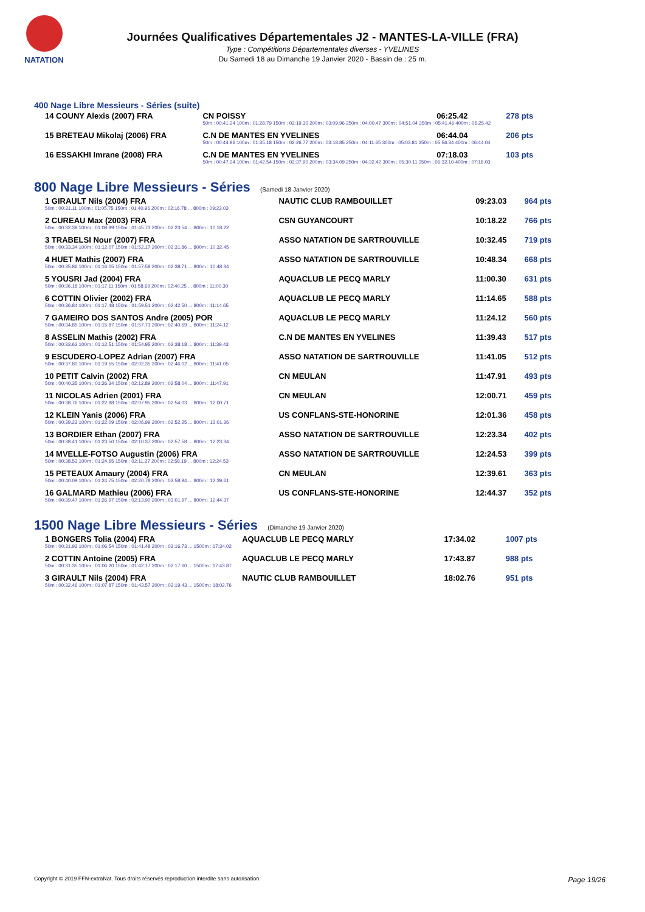NATATION
Journées Qualificatives Départementales J2 - MANTES-LA-VILLE (FRA)
Type : Compétitions Départementales diverses - YVELINES
Du Samedi 18 au Dimanche 19 Janvier 2020 - Bassin de : 25 m.
400 Nage Libre Messieurs - Séries (suite)
| 14 COUNY Alexis (2007) FRA | CN POISSY | 06:25.42 | 278 pts |
| | 50m : 00:41.24 100m : 01:28.79 150m : 02:19.30 200m : 03:09.96 250m : 04:00.47 300m : 04:51.04 350m : 05:41.46 400m : 06:25.42 | | |
| 15 BRETEAU Mikolaj (2006) FRA | C.N DE MANTES EN YVELINES | 06:44.04 | 206 pts |
| | 50m : 00:44.96 100m : 01:35.18 150m : 02:26.77 200m : 03:18.85 250m : 04:11.65 300m : 05:03.81 350m : 05:56.34 400m : 06:44.04 | | |
| 16 ESSAKHI Imrane (2008) FRA | C.N DE MANTES EN YVELINES | 07:18.03 | 103 pts |
| | 50m : 00:47.24 100m : 01:42.54 150m : 02:37.90 200m : 03:34.09 250m : 04:32.42 300m : 05:30.11 350m : 06:32.10 400m : 07:18.03 | | |
800 Nage Libre Messieurs - Séries (Samedi 18 Janvier 2020)
| 1 GIRAULT Nils (2004) FRA | NAUTIC CLUB RAMBOUILLET | 09:23.03 | 964 pts |
| 50m : 00:31.11 100m : 01:05.75 150m : 01:40.96 200m : 02:16.78 ... 800m : 09:23.03 | | | |
| 2 CUREAU Max (2003) FRA | CSN GUYANCOURT | 10:18.22 | 766 pts |
| 50m : 00:32.38 100m : 01:08.89 150m : 01:45.73 200m : 02:23.54 ... 800m : 10:18.22 | | | |
| 3 TRABELSI Nour (2007) FRA | ASSO NATATION DE SARTROUVILLE | 10:32.45 | 719 pts |
| 50m : 00:33.34 100m : 01:12.07 150m : 01:52.17 200m : 02:31.86 ... 800m : 10:32.45 | | | |
| 4 HUET Mathis (2007) FRA | ASSO NATATION DE SARTROUVILLE | 10:48.34 | 668 pts |
| 50m : 00:35.86 100m : 01:16.05 150m : 01:57.58 200m : 02:38.71 ... 800m : 10:48.34 | | | |
| 5 YOUSRI Jad (2004) FRA | AQUACLUB LE PECQ MARLY | 11:00.30 | 631 pts |
| 50m : 00:36.18 100m : 01:17.11 150m : 01:58.69 200m : 02:40.25 ... 800m : 11:00.30 | | | |
| 6 COTTIN Olivier (2002) FRA | AQUACLUB LE PECQ MARLY | 11:14.65 | 588 pts |
| 50m : 00:36.84 100m : 01:17.48 150m : 01:59.51 200m : 02:42.50 ... 800m : 11:14.65 | | | |
| 7 GAMEIRO DOS SANTOS Andre (2005) POR | AQUACLUB LE PECQ MARLY | 11:24.12 | 560 pts |
| 50m : 00:34.85 100m : 01:15.87 150m : 01:57.71 200m : 02:40.69 ... 800m : 11:24.12 | | | |
| 8 ASSELIN Mathis (2002) FRA | C.N DE MANTES EN YVELINES | 11:39.43 | 517 pts |
| 50m : 00:33.63 100m : 01:12.51 150m : 01:54.95 200m : 02:38.18 ... 800m : 11:39.43 | | | |
| 9 ESCUDERO-LOPEZ Adrian (2007) FRA | ASSO NATATION DE SARTROUVILLE | 11:41.05 | 512 pts |
| 50m : 00:37.80 100m : 01:19.55 150m : 02:02.35 200m : 02:46.02 ... 800m : 11:41.05 | | | |
| 10 PETIT Calvin (2002) FRA | CN MEULAN | 11:47.91 | 493 pts |
| 50m : 00:40.35 100m : 01:26.34 150m : 02:12.89 200m : 02:58.04 ... 800m : 11:47.91 | | | |
| 11 NICOLAS Adrien (2001) FRA | CN MEULAN | 12:00.71 | 459 pts |
| 50m : 00:38.76 100m : 01:22.98 150m : 02:07.95 200m : 02:54.03 ... 800m : 12:00.71 | | | |
| 12 KLEIN Yanis (2006) FRA | US CONFLANS-STE-HONORINE | 12:01.36 | 458 pts |
| 50m : 00:39.22 100m : 01:22.09 150m : 02:06.99 200m : 02:52.25 ... 800m : 12:01.36 | | | |
| 13 BORDIER Ethan (2007) FRA | ASSO NATATION DE SARTROUVILLE | 12:23.34 | 402 pts |
| 50m : 00:38.41 100m : 01:23.50 150m : 02:10.37 200m : 02:57.58 ... 800m : 12:23.34 | | | |
| 14 MVELLE-FOTSO Augustin (2006) FRA | ASSO NATATION DE SARTROUVILLE | 12:24.53 | 399 pts |
| 50m : 00:38.52 100m : 01:24.65 150m : 02:11.27 200m : 02:58.19 ... 800m : 12:24.53 | | | |
| 15 PETEAUX Amaury (2004) FRA | CN MEULAN | 12:39.61 | 363 pts |
| 50m : 00:40.09 100m : 01:24.75 150m : 02:20.78 200m : 02:58.94 ... 800m : 12:39.61 | | | |
| 16 GALMARD Mathieu (2006) FRA | US CONFLANS-STE-HONORINE | 12:44.37 | 352 pts |
| 50m : 00:39.47 100m : 01:26.97 150m : 02:13.90 200m : 03:01.97 ... 800m : 12:44.37 | | | |
1500 Nage Libre Messieurs - Séries (Dimanche 19 Janvier 2020)
| 1 BONGERS Tolia (2004) FRA | AQUACLUB LE PECQ MARLY | 17:34.02 | 1007 pts |
| 50m : 00:31.92 100m : 01:06.54 150m : 01:41.48 200m : 02:16.73 ... 1500m : 17:34.02 | | | |
| 2 COTTIN Antoine (2005) FRA | AQUACLUB LE PECQ MARLY | 17:43.87 | 988 pts |
| 50m : 00:31.35 100m : 01:06.20 150m : 01:42.17 200m : 02:17.60 ... 1500m : 17:43.87 | | | |
| 3 GIRAULT Nils (2004) FRA | NAUTIC CLUB RAMBOUILLET | 18:02.76 | 951 pts |
| 50m : 00:32.46 100m : 01:07.87 150m : 01:43.57 200m : 02:19.43 ... 1500m : 18:02.76 | | | |
Copyright © 2019 FFN-extraNat. Tous droits réservés reproduction interdite sans autorisation. Page 19/26